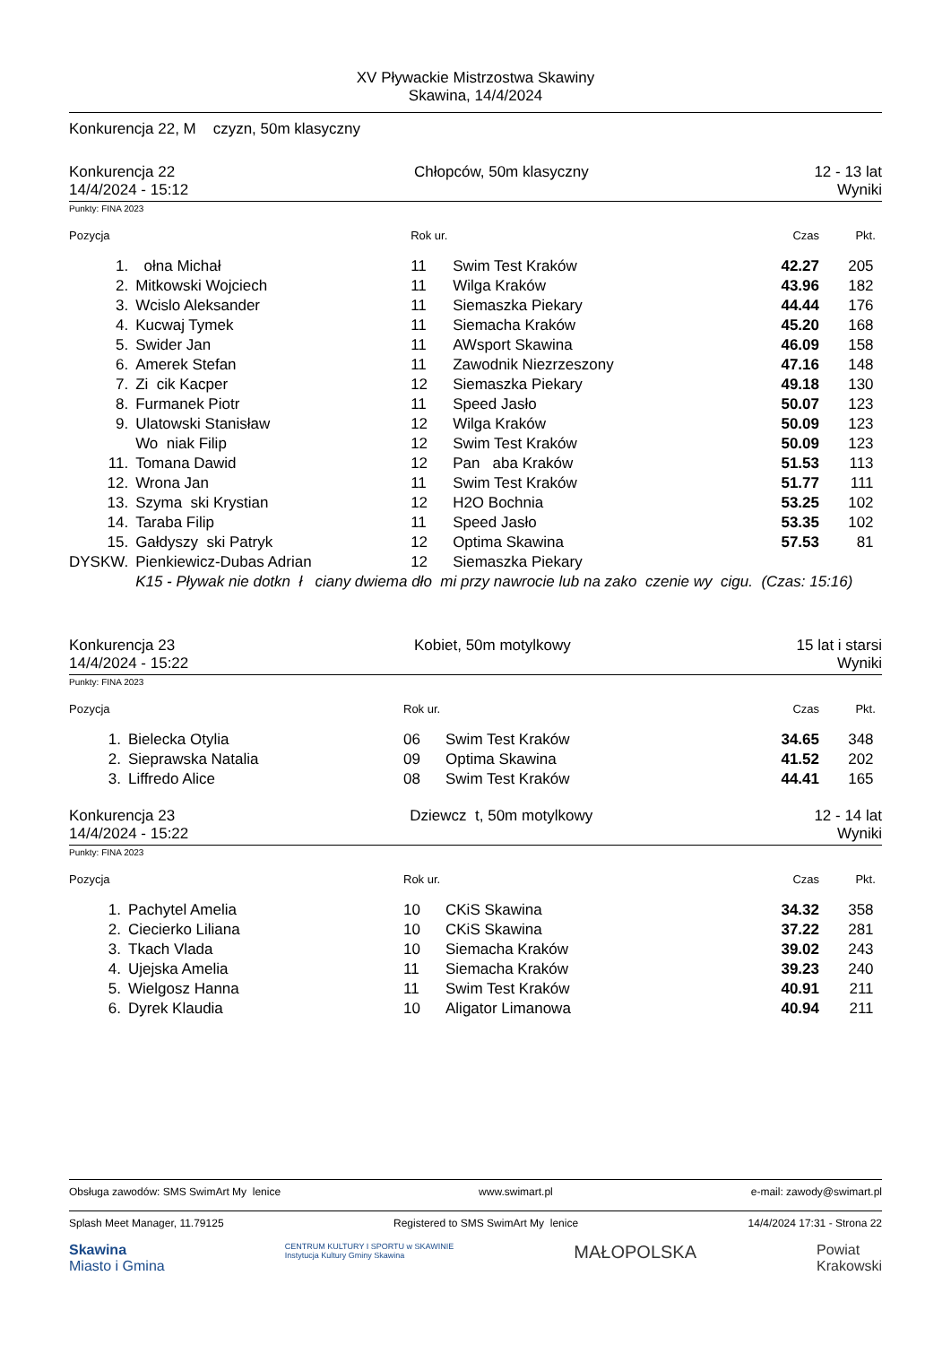XV Pływackie Mistrzostwa Skawiny
Skawina, 14/4/2024
Konkurencja 22, M czyzn, 50m klasyczny
Konkurencja 22
14/4/2024 - 15:12
Chłopców, 50m klasyczny 12 - 13 lat
Wyniki
Punkty: FINA 2023
| Pozycja | | Rok ur. | | Czas | Pkt. |
| --- | --- | --- | --- | --- | --- |
| 1. | ołna Michał | 11 | Swim Test Kraków | 42.27 | 205 |
| 2. | Mitkowski Wojciech | 11 | Wilga Kraków | 43.96 | 182 |
| 3. | Wcislo Aleksander | 11 | Siemaszka Piekary | 44.44 | 176 |
| 4. | Kucwaj Tymek | 11 | Siemacha Kraków | 45.20 | 168 |
| 5. | Swider Jan | 11 | AWsport Skawina | 46.09 | 158 |
| 6. | Amerek Stefan | 11 | Zawodnik Niezrzeszony | 47.16 | 148 |
| 7. | Zi cik Kacper | 12 | Siemaszka Piekary | 49.18 | 130 |
| 8. | Furmanek Piotr | 11 | Speed Jasło | 50.07 | 123 |
| 9. | Ulatowski Stanisław | 12 | Wilga Kraków | 50.09 | 123 |
| | Wo niak Filip | 12 | Swim Test Kraków | 50.09 | 123 |
| 11. | Tomana Dawid | 12 | Pan aba Kraków | 51.53 | 113 |
| 12. | Wrona Jan | 11 | Swim Test Kraków | 51.77 | 111 |
| 13. | Szyma ski Krystian | 12 | H2O Bochnia | 53.25 | 102 |
| 14. | Taraba Filip | 11 | Speed Jasło | 53.35 | 102 |
| 15. | Gałdyszy ski Patryk | 12 | Optima Skawina | 57.53 | 81 |
| DYSKW. | Pienkiewicz-Dubas Adrian | 12 | Siemaszka Piekary | | |
| | K15 - Pływak nie dotkn ł ciany dwiema dło mi przy nawrocie lub na zako czenie wy cigu. (Czas: 15:16) | | | | |
Konkurencja 23
14/4/2024 - 15:22
Kobiet, 50m motylkowy 15 lat i starsi
Wyniki
Punkty: FINA 2023
| Pozycja | | Rok ur. | | Czas | Pkt. |
| --- | --- | --- | --- | --- | --- |
| 1. | Bielecka Otylia | 06 | Swim Test Kraków | 34.65 | 348 |
| 2. | Sieprawska Natalia | 09 | Optima Skawina | 41.52 | 202 |
| 3. | Liffredo Alice | 08 | Swim Test Kraków | 44.41 | 165 |
Konkurencja 23
14/4/2024 - 15:22
Dziewcz t, 50m motylkowy 12 - 14 lat
Wyniki
Punkty: FINA 2023
| Pozycja | | Rok ur. | | Czas | Pkt. |
| --- | --- | --- | --- | --- | --- |
| 1. | Pachytel Amelia | 10 | CKiS Skawina | 34.32 | 358 |
| 2. | Ciecierko Liliana | 10 | CKiS Skawina | 37.22 | 281 |
| 3. | Tkach Vlada | 10 | Siemacha Kraków | 39.02 | 243 |
| 4. | Ujejska Amelia | 11 | Siemacha Kraków | 39.23 | 240 |
| 5. | Wielgosz Hanna | 11 | Swim Test Kraków | 40.91 | 211 |
| 6. | Dyrek Klaudia | 10 | Aligator Limanowa | 40.94 | 211 |
Obsługa zawodów: SMS SwimArt My lenice www.swimart.pl e-mail: zawody@swimart.pl
Splash Meet Manager, 11.79125 Registered to SMS SwimArt My lenice 14/4/2024 17:31 - Strona 22
Skawina
Miasto i Gmina CENTRUM KULTURY I SPORTU w SKAWINIE
Instytucja Kultury Gminy Skawina MAŁOPOLSKA Powiat
Krakowski